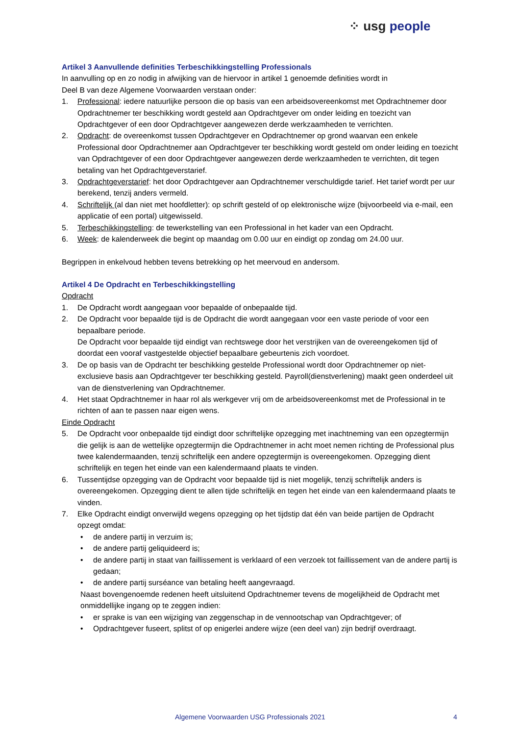⁘ usg people
Artikel 3 Aanvullende definities Terbeschikkingstelling Professionals
In aanvulling op en zo nodig in afwijking van de hiervoor in artikel 1 genoemde definities wordt in
Deel B van deze Algemene Voorwaarden verstaan onder:
1. Professional: iedere natuurlijke persoon die op basis van een arbeidsovereenkomst met Opdrachtnemer door Opdrachtnemer ter beschikking wordt gesteld aan Opdrachtgever om onder leiding en toezicht van Opdrachtgever of een door Opdrachtgever aangewezen derde werkzaamheden te verrichten.
2. Opdracht: de overeenkomst tussen Opdrachtgever en Opdrachtnemer op grond waarvan een enkele Professional door Opdrachtnemer aan Opdrachtgever ter beschikking wordt gesteld om onder leiding en toezicht van Opdrachtgever of een door Opdrachtgever aangewezen derde werkzaamheden te verrichten, dit tegen betaling van het Opdrachtgeverstarief.
3. Opdrachtgeverstarief: het door Opdrachtgever aan Opdrachtnemer verschuldigde tarief. Het tarief wordt per uur berekend, tenzij anders vermeld.
4. Schriftelijk (al dan niet met hoofdletter): op schrift gesteld of op elektronische wijze (bijvoorbeeld via e-mail, een applicatie of een portal) uitgewisseld.
5. Terbeschikkingstelling: de tewerkstelling van een Professional in het kader van een Opdracht.
6. Week: de kalenderweek die begint op maandag om 0.00 uur en eindigt op zondag om 24.00 uur.
Begrippen in enkelvoud hebben tevens betrekking op het meervoud en andersom.
Artikel 4 De Opdracht en Terbeschikkingstelling
Opdracht
1. De Opdracht wordt aangegaan voor bepaalde of onbepaalde tijd.
2. De Opdracht voor bepaalde tijd is de Opdracht die wordt aangegaan voor een vaste periode of voor een bepaalbare periode.
De Opdracht voor bepaalde tijd eindigt van rechtswege door het verstrijken van de overeengekomen tijd of doordat een vooraf vastgestelde objectief bepaalbare gebeurtenis zich voordoet.
3. De op basis van de Opdracht ter beschikking gestelde Professional wordt door Opdrachtnemer op niet-exclusieve basis aan Opdrachtgever ter beschikking gesteld. Payroll(dienstverlening) maakt geen onderdeel uit van de dienstverlening van Opdrachtnemer.
4. Het staat Opdrachtnemer in haar rol als werkgever vrij om de arbeidsovereenkomst met de Professional in te richten of aan te passen naar eigen wens.
Einde Opdracht
5. De Opdracht voor onbepaalde tijd eindigt door schriftelijke opzegging met inachtneming van een opzegtermijn die gelijk is aan de wettelijke opzegtermijn die Opdrachtnemer in acht moet nemen richting de Professional plus twee kalendermaanden, tenzij schriftelijk een andere opzegtermijn is overeengekomen. Opzegging dient schriftelijk en tegen het einde van een kalendermaand plaats te vinden.
6. Tussentijdse opzegging van de Opdracht voor bepaalde tijd is niet mogelijk, tenzij schriftelijk anders is overeengekomen. Opzegging dient te allen tijde schriftelijk en tegen het einde van een kalendermaand plaats te vinden.
7. Elke Opdracht eindigt onverwijld wegens opzegging op het tijdstip dat één van beide partijen de Opdracht opzegt omdat:
• de andere partij in verzuim is;
• de andere partij geliquideerd is;
• de andere partij in staat van faillissement is verklaard of een verzoek tot faillissement van de andere partij is gedaan;
• de andere partij surséance van betaling heeft aangevraagd.
Naast bovengenoemde redenen heeft uitsluitend Opdrachtnemer tevens de mogelijkheid de Opdracht met onmiddellijke ingang op te zeggen indien:
• er sprake is van een wijziging van zeggenschap in de vennootschap van Opdrachtgever; of
• Opdrachtgever fuseert, splitst of op enigerlei andere wijze (een deel van) zijn bedrijf overdraagt.
Algemene Voorwaarden USG Professionals 2021
4